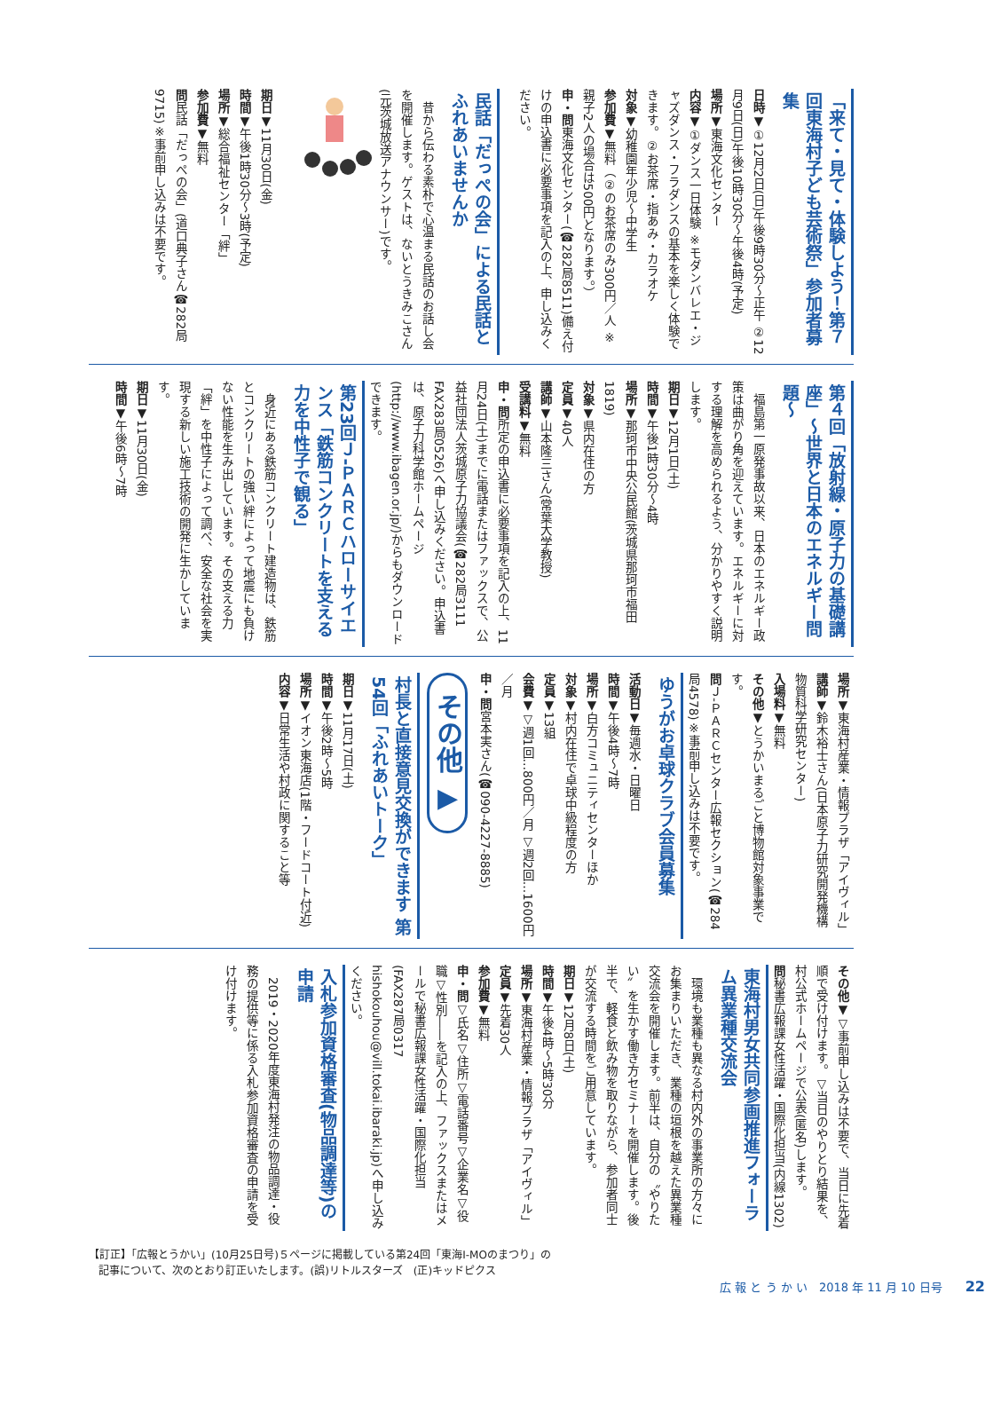「来て・見て・体験しよう！第７回東海村子ども芸術祭」参加者募集
日時▼①12月2日(日)午後9時30分～正午 ②12月9日(日)午後10時30分～午後4時(予定)
場所▼東海文化センター
内容▼①ダンス一日体験 ※モダンバレエ・ジャズダンス・フラダンスの基本を楽しく体験できます。②お茶席・指あみ・カラオケ
対象▼幼稚園年少児～中学生
参加費▼無料（②のお茶席のみ300円／人 ※親子2人の場合は500円となります。）
申・問東海文化センター(☎282局8511)備え付けの申込書に必要事項を記入の上、申し込みください。
民話「だっぺの会」による民話とふれあいませんか
昔から伝わる素朴で心温まる民話のお話し会を開催します。ゲストは、ないとうきみこさん(元茨城放送アナウンサー)です。
期日▼11月30日(金)
時間▼午後1時30分～3時(予定)
場所▼総合福祉センター「絆」
参加費▼無料
問民話「だっぺの会」(道口典子さん☎282局9715)※事前申し込みは不要です。
第４回「放射線・原子力の基礎講座」～世界と日本のエネルギー問題～
福島第一原発事故以来、日本のエネルギー政策は曲がり角を迎えています。エネルギーに対する理解を高められるよう、分かりやすく説明します。
期日▼12月1日(土)
時間▼午後1時30分～4時
場所▼那珂市中央公民館(茨城県那珂市福田1819)
対象▼県内在住の方
定員▼40人
講師▼山本隆三さん(常葉大学教授)
受講料▼無料
申・問所定の申込書に必要事項を記入の上、11月24日(土)までに電話またはファックスで、公益社団法人茨城原子力協議会(☎282局3111 FAX283局0526)へ申し込みください。申込書は、原子力科学館ホームページ(http://www.ibagen.or.jp/)からもダウンロードできます。
第23回Ｊ-ＰＡＲＣハローサイエンス「鉄筋コンクリートを支える力を中性子で観る」
身近にある鉄筋コンクリート建造物は、鉄筋とコンクリートの強い絆によって地震にも負けない性能を生み出しています。その支える力「絆」を中性子によって調べ、安全な社会を実現する新しい施工技術の開発に生かしています。
期日▼11月30日(金)
時間▼午後6時～7時
場所▼東海村産業・情報プラザ「アイヴィル」
講師▼鈴木裕士さん(日本原子力研究開発機構物質科学研究センター)
入場料▼無料
その他▼とうかいまるごと博物館対象事業です。
問Ｊ-ＰＡＲＣセンター広報セクション(☎284局4578)※事前申し込みは不要です。
ゆうがお卓球クラブ会員募集
活動日▼毎週水・日曜日
時間▼午後4時～7時
場所▼白方コミュニティセンターほか
対象▼村内在住で卓球中級程度の方
定員▼13組
会費▼▽週1回…800円／月 ▽週2回…1600円／月
申・問宮本実さん(☎090-4227-8885)
その他 ▶
村長と直接意見交換ができます 第54回「ふれあいトーク」
期日▼11月17日(土)
時間▼午後2時～5時
場所▼イオン東海店(1階・フードコート付近)
内容▼日常生活や村政に関すること等
その他▼▽事前申し込みは不要で、当日に先着順で受け付けます。▽当日のやりとり結果を、村公式ホームページで公表(匿名)します。
問秘書広報課女性活躍・国際化担当(内線1302)
東海村男女共同参画推進フォーラム異業種交流会
環境も業種も異なる村内外の事業所の方々にお集まりいただき、業種の垣根を越えた異業種交流会を開催します。前半は、自分の〝やりたい〟を生かす働き方セミナーを開催します。後半で、軽食と飲み物を取りながら、参加者同士が交流する時間をご用意しています。
期日▼12月8日(土)
時間▼午後4時～5時30分
場所▼東海村産業・情報プラザ「アイヴィル」
定員▼先着30人
参加費▼無料
申・問▽氏名▽住所▽電話番号▽企業名▽役職▽性別――を記入の上、ファックスまたはメールで秘書広報課女性活躍・国際化担当(FAX287局0317 hishokouhou@vill.tokai.ibaraki.jp)へ申し込みください。
入札参加資格審査(物品調達等)の申請
2019・2020年度東海村発注の物品調達・役務の提供等に係る入札参加資格審査の申請を受け付けます。
【訂正】「広報とうかい」(10月25日号)５ページに掲載している第24回「東海I-MOのまつり」の
記事について、次のとおり訂正いたします。(誤)リトルスターズ　(正)キッドピクス
広 報 と う か い　2018 年 11 月 10 日号　　22